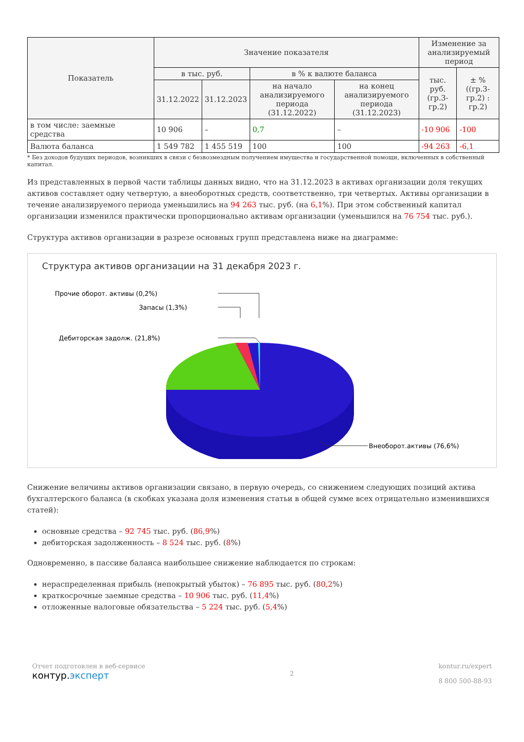| Показатель | Значение показателя | | | | Изменение за анализируемый период | |
| --- | --- | --- | --- | --- | --- | --- |
| | в тыс. руб. | | в % к валюте баланса | | тыс. руб. (гр.3-гр.2) | ± % ((гр.3-гр.2) : гр.2) |
| | 31.12.2022 | 31.12.2023 | на начало анализируемого периода (31.12.2022) | на конец анализируемого периода (31.12.2023) | | |
| в том числе: заемные средства | 10 906 | – | 0,7 | – | -10 906 | -100 |
| Валюта баланса | 1 549 782 | 1 455 519 | 100 | 100 | -94 263 | -6,1 |
* Без доходов будущих периодов, возникших в связи с безвозмездным получением имущества и государственной помощи, включенных в собственный капитал.
Из представленных в первой части таблицы данных видно, что на 31.12.2023 в активах организации доля текущих активов составляет одну четвертую, а внеоборотных средств, соответственно, три четвертых. Активы организации в течение анализируемого периода уменьшились на 94 263 тыс. руб. (на 6,1%). При этом собственный капитал организации изменился практически пропорционально активам организации (уменьшился на 76 754 тыс. руб.).
Структура активов организации в разрезе основных групп представлена ниже на диаграмме:
Структура активов организации на 31 декабря 2023 г.
Прочие оборот. активы (0,2%)
Запасы (1,3%)
Дебиторская задолж. (21,8%)
Внеоборот.активы (76,6%)
Снижение величины активов организации связано, в первую очередь, со снижением следующих позиций актива бухгалтерского баланса (в скобках указана доля изменения статьи в общей сумме всех отрицательно изменившихся статей):
основные средства – 92 745 тыс. руб. (86,9%)
дебиторская задолженность – 8 524 тыс. руб. (8%)
Одновременно, в пассиве баланса наибольшее снижение наблюдается по строкам:
нераспределенная прибыль (непокрытый убыток) – 76 895 тыс. руб. (80,2%)
краткосрочные заемные средства – 10 906 тыс. руб. (11,4%)
отложенные налоговые обязательства – 5 224 тыс. руб. (5,4%)
Отчет подготовлен в веб-сервисе
контур.эксперт
2 kontur.ru/expert
8 800 500-88-93